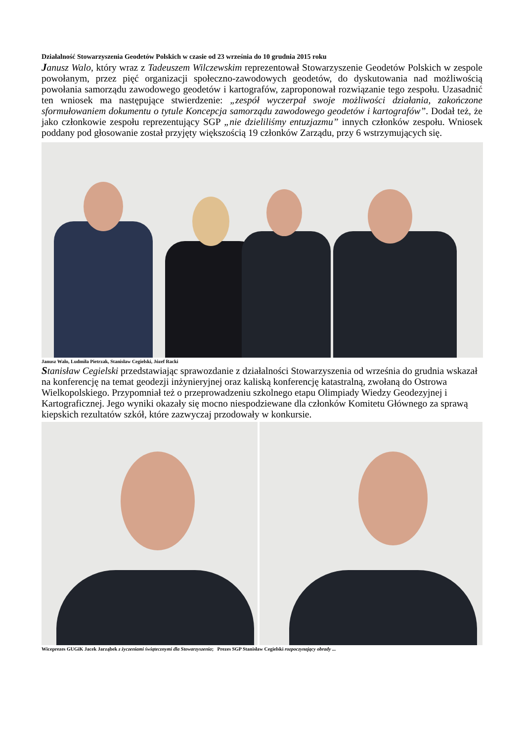Działalność Stowarzyszenia Geodetów Polskich w czasie od 23 września do 10 grudnia 2015 roku
Janusz Walo, który wraz z Tadeuszem Wilczewskim reprezentował Stowarzyszenie Geodetów Polskich w zespole powołanym, przez pięć organizacji społeczno-zawodowych geodetów, do dyskutowania nad możliwością powołania samorządu zawodowego geodetów i kartografów, zaproponował rozwiązanie tego zespołu. Uzasadnić ten wniosek ma następujące stwierdzenie: „zespół wyczerpał swoje możliwości działania, zakończone sformułowaniem dokumentu o tytule Koncepcja samorządu zawodowego geodetów i kartografów”. Dodał też, że jako członkowie zespołu reprezentujący SGP „nie dzieliliśmy entuzjazmu” innych członków zespołu. Wniosek poddany pod głosowanie został przyjęty większością 19 członków Zarządu, przy 6 wstrzymujących się.
Janusz Walo, Ludmiła Pietrzak, Stanisław Cegielski, Józef Racki
Stanisław Cegielski przedstawiając sprawozdanie z działalności Stowarzyszenia od września do grudnia wskazał na konferencję na temat geodezji inżynieryjnej oraz kaliską konferencję katastralną, zwołaną do Ostrowa Wielkopolskiego. Przypomniał też o przeprowadzeniu szkolnego etapu Olimpiady Wiedzy Geodezyjnej i Kartograficznej. Jego wyniki okazały się mocno niespodziewane dla członków Komitetu Głównego za sprawą kiepskich rezultatów szkół, które zazwyczaj przodowały w konkursie.
Wiceprezes GUGiK Jacek Jarząbek z życzeniami świątecznymi dla Stowarzyszenia; Prezes SGP Stanisław Cegielski rozpoczynający obrady ...